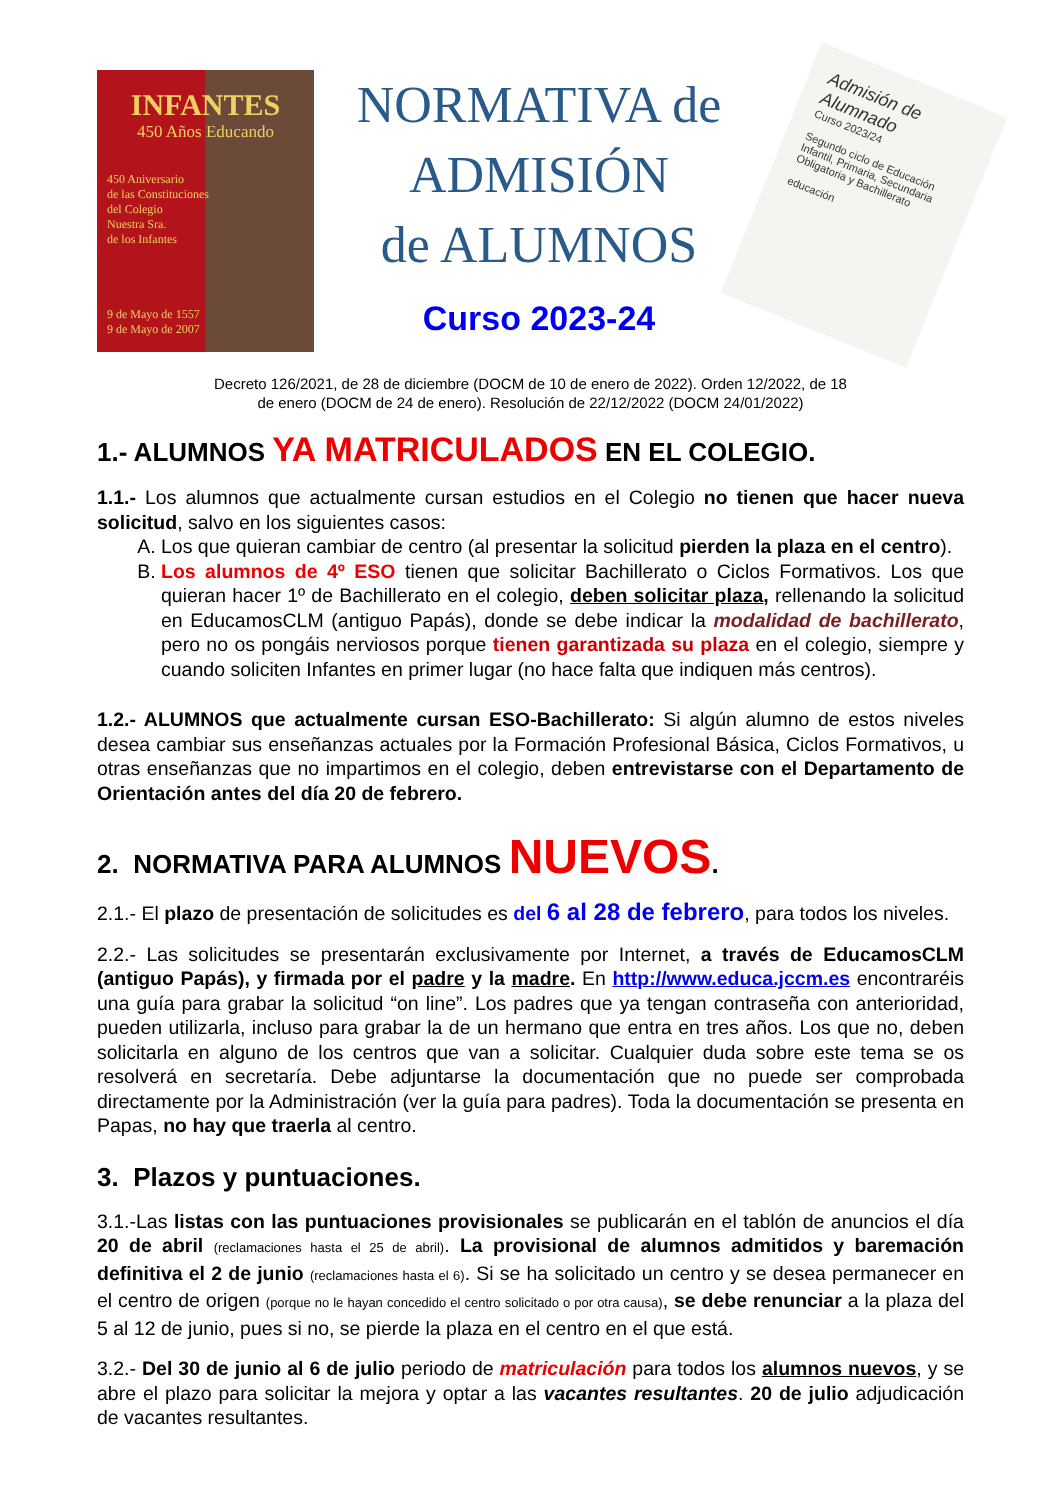INFANTES
450 Años Educando
450 Aniversario
de las Constituciones
del Colegio
Nuestra Sra.
de los Infantes
9 de Mayo de 1557
9 de Mayo de 2007
NORMATIVA de
ADMISIÓN
de ALUMNOS
Curso 2023-24
Admisión de Alumnado
Curso 2023/24
Segundo ciclo de Educación Infantil, Primaria, Secundaria Obligatoria y Bachillerato
educación
Decreto 126/2021, de 28 de diciembre (DOCM de 10 de enero de 2022). Orden 12/2022, de 18
de enero (DOCM de 24 de enero). Resolución de 22/12/2022 (DOCM 24/01/2022)
1.- ALUMNOS YA MATRICULADOS EN EL COLEGIO.
1.1.- Los alumnos que actualmente cursan estudios en el Colegio no tienen que hacer nueva solicitud, salvo en los siguientes casos:
A. Los que quieran cambiar de centro (al presentar la solicitud pierden la plaza en el centro).
B. Los alumnos de 4º ESO tienen que solicitar Bachillerato o Ciclos Formativos. Los que quieran hacer 1º de Bachillerato en el colegio, deben solicitar plaza, rellenando la solicitud en EducamosCLM (antiguo Papás), donde se debe indicar la modalidad de bachillerato, pero no os pongáis nerviosos porque tienen garantizada su plaza en el colegio, siempre y cuando soliciten Infantes en primer lugar (no hace falta que indiquen más centros).
1.2.- ALUMNOS que actualmente cursan ESO-Bachillerato: Si algún alumno de estos niveles desea cambiar sus enseñanzas actuales por la Formación Profesional Básica, Ciclos Formativos, u otras enseñanzas que no impartimos en el colegio, deben entrevistarse con el Departamento de Orientación antes del día 20 de febrero.
2. NORMATIVA PARA ALUMNOS NUEVOS.
2.1.- El plazo de presentación de solicitudes es del 6 al 28 de febrero, para todos los niveles.
2.2.- Las solicitudes se presentarán exclusivamente por Internet, a través de EducamosCLM (antiguo Papás), y firmada por el padre y la madre. En http://www.educa.jccm.es encontraréis una guía para grabar la solicitud “on line”. Los padres que ya tengan contraseña con anterioridad, pueden utilizarla, incluso para grabar la de un hermano que entra en tres años. Los que no, deben solicitarla en alguno de los centros que van a solicitar. Cualquier duda sobre este tema se os resolverá en secretaría. Debe adjuntarse la documentación que no puede ser comprobada directamente por la Administración (ver la guía para padres). Toda la documentación se presenta en Papas, no hay que traerla al centro.
3. Plazos y puntuaciones.
3.1.-Las listas con las puntuaciones provisionales se publicarán en el tablón de anuncios el día 20 de abril (reclamaciones hasta el 25 de abril). La provisional de alumnos admitidos y baremación definitiva el 2 de junio (reclamaciones hasta el 6). Si se ha solicitado un centro y se desea permanecer en el centro de origen (porque no le hayan concedido el centro solicitado o por otra causa), se debe renunciar a la plaza del 5 al 12 de junio, pues si no, se pierde la plaza en el centro en el que está.
3.2.- Del 30 de junio al 6 de julio periodo de matriculación para todos los alumnos nuevos, y se abre el plazo para solicitar la mejora y optar a las vacantes resultantes. 20 de julio adjudicación de vacantes resultantes.